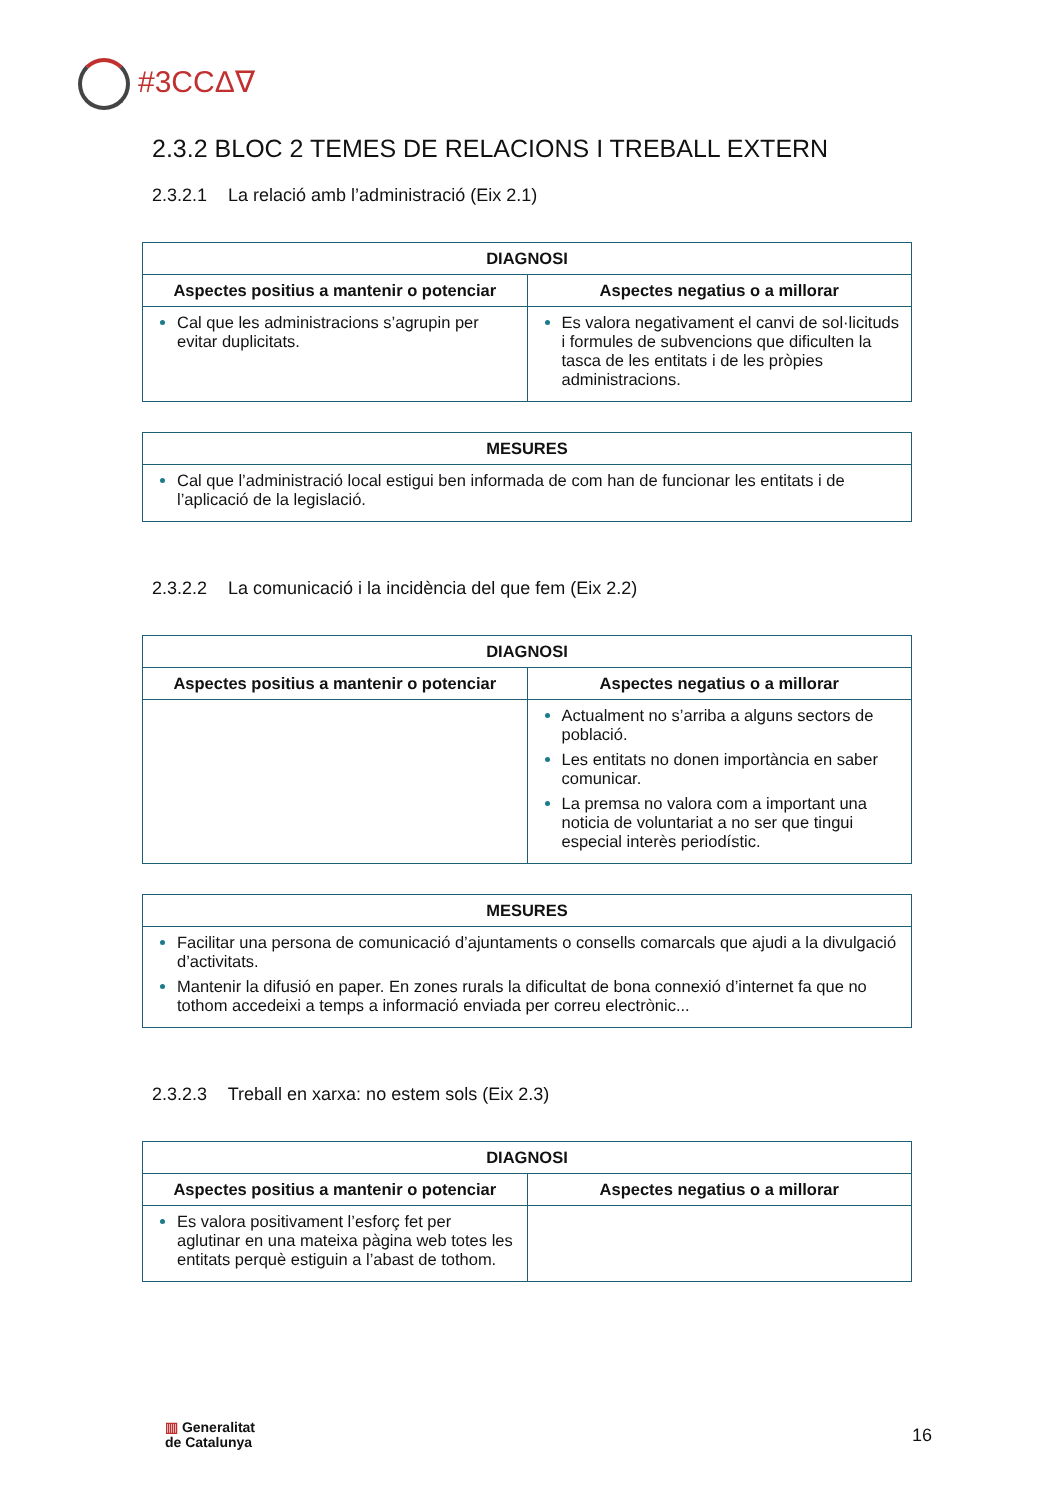#3CCΔ∇
2.3.2 BLOC 2 TEMES DE RELACIONS I TREBALL EXTERN
2.3.2.1 La relació amb l’administració (Eix 2.1)
| DIAGNOSI | |
| --- | --- |
| Aspectes positius a mantenir o potenciar | Aspectes negatius o a millorar |
| Cal que les administracions s’agrupin per evitar duplicitats. | Es valora negativament el canvi de sol·licituds i formules de subvencions que dificulten la tasca de les entitats i de les pròpies administracions. |
| MESURES |
| --- |
| Cal que l’administració local estigui ben informada de com han de funcionar les entitats i de l’aplicació de la legislació. |
2.3.2.2 La comunicació i la incidència del que fem (Eix 2.2)
| DIAGNOSI | |
| --- | --- |
| Aspectes positius a mantenir o potenciar | Aspectes negatius o a millorar |
| | Actualment no s’arriba a alguns sectors de població. Les entitats no donen importància en saber comunicar. La premsa no valora com a important una noticia de voluntariat a no ser que tingui especial interès periodístic. |
| MESURES |
| --- |
| Facilitar una persona de comunicació d’ajuntaments o consells comarcals que ajudi a la divulgació d’activitats. Mantenir la difusió en paper. En zones rurals la dificultat de bona connexió d’internet fa que no tothom accedeixi a temps a informació enviada per correu electrònic... |
2.3.2.3 Treball en xarxa: no estem sols (Eix 2.3)
| DIAGNOSI | |
| --- | --- |
| Aspectes positius a mantenir o potenciar | Aspectes negatius o a millorar |
| Es valora positivament l’esforç fet per aglutinar en una mateixa pàgina web totes les entitats perquè estiguin a l’abast de tothom. | |
▥ Generalitat
de Catalunya
16